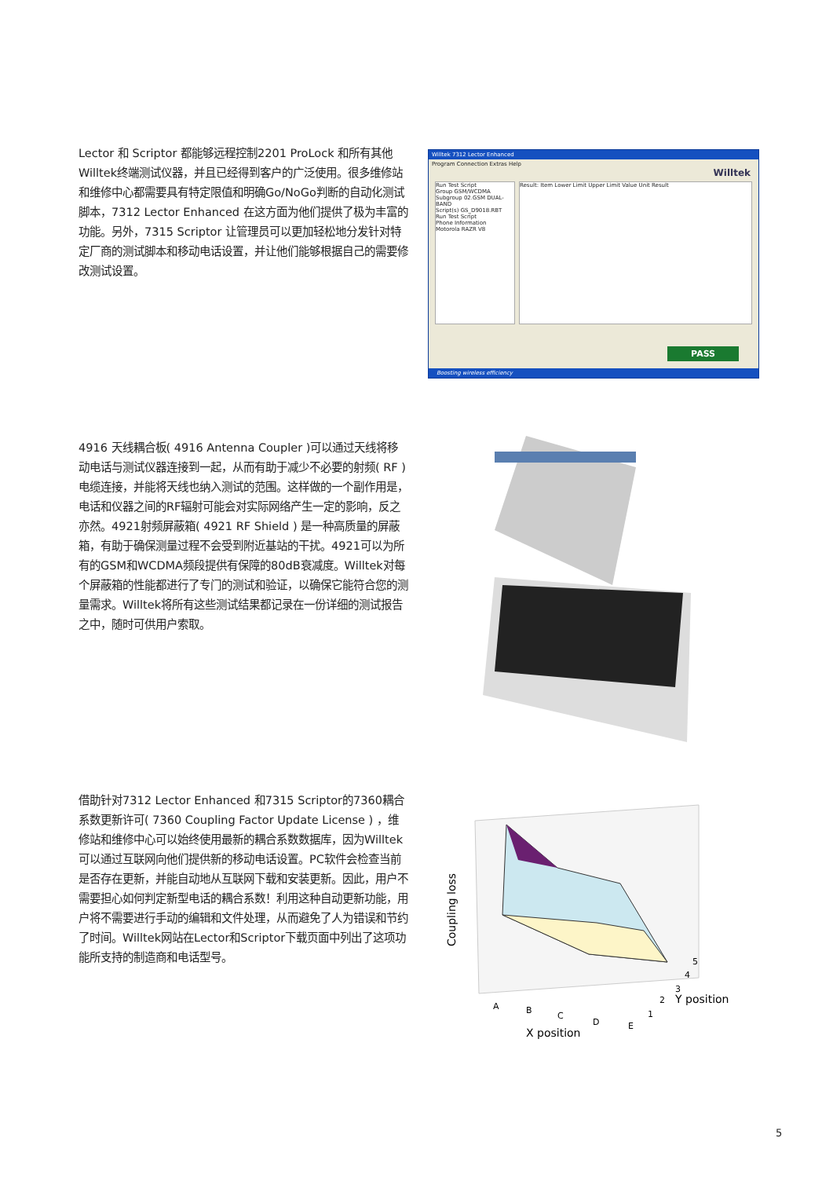Lector 和 Scriptor 都能够远程控制2201 ProLock 和所有其他Willtek终端测试仪器，并且已经得到客户的广泛使用。很多维修站和维修中心都需要具有特定限值和明确Go/NoGo判断的自动化测试脚本，7312 Lector Enhanced 在这方面为他们提供了极为丰富的功能。另外，7315 Scriptor 让管理员可以更加轻松地分发针对特定厂商的测试脚本和移动电话设置，并让他们能够根据自己的需要修改测试设置。
Willtek 7312 Lector Enhanced
Program Connection Extras Help
Willtek
Run Test Script
Group GSM/WCDMA
Subgroup 02.GSM DUAL-BAND
Script(s) GS_D9018.RBT
Run Test Script
Phone Information
Motorola RAZR V8
Result: Item Lower Limit Upper Limit Value Unit Result
PASS
Boosting wireless efficiency
4916 天线耦合板( 4916 Antenna Coupler )可以通过天线将移动电话与测试仪器连接到一起，从而有助于减少不必要的射频( RF )电缆连接，并能将天线也纳入测试的范围。这样做的一个副作用是，电话和仪器之间的RF辐射可能会对实际网络产生一定的影响，反之亦然。4921射频屏蔽箱( 4921 RF Shield ) 是一种高质量的屏蔽箱，有助于确保测量过程不会受到附近基站的干扰。4921可以为所有的GSM和WCDMA频段提供有保障的80dB衰减度。Willtek对每个屏蔽箱的性能都进行了专门的测试和验证，以确保它能符合您的测量需求。Willtek将所有这些测试结果都记录在一份详细的测试报告之中，随时可供用户索取。
借助针对7312 Lector Enhanced 和7315 Scriptor的7360耦合系数更新许可( 7360 Coupling Factor Update License ) ，维修站和维修中心可以始终使用最新的耦合系数数据库，因为Willtek可以通过互联网向他们提供新的移动电话设置。PC软件会检查当前是否存在更新，并能自动地从互联网下载和安装更新。因此，用户不需要担心如何判定新型电话的耦合系数！利用这种自动更新功能，用户将不需要进行手动的编辑和文件处理，从而避免了人为错误和节约了时间。Willtek网站在Lector和Scriptor下载页面中列出了这项功能所支持的制造商和电话型号。
Coupling loss
A
B
C
D
E
X position
1
2
Y position
3
4
5
5